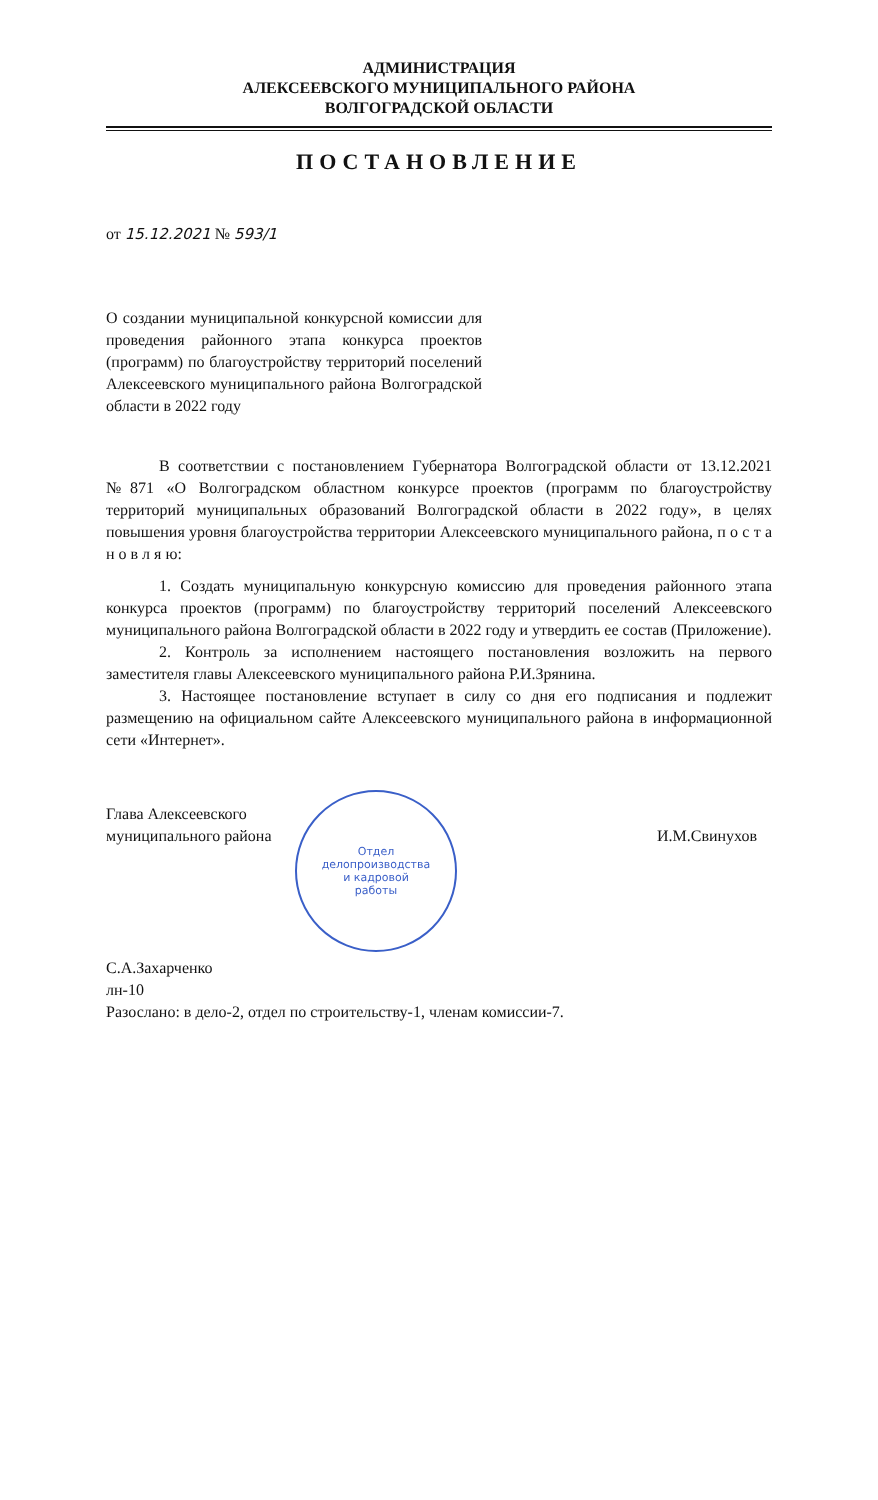АДМИНИСТРАЦИЯ
АЛЕКСЕЕВСКОГО МУНИЦИПАЛЬНОГО РАЙОНА
ВОЛГОГРАДСКОЙ ОБЛАСТИ
ПОСТАНОВЛЕНИЕ
от 15.12.2021 № 593/1
О создании муниципальной конкурсной комиссии для проведения районного этапа конкурса проектов (программ) по благоустройству территорий поселений Алексеевского муниципального района Волгоградской области в 2022 году
В соответствии с постановлением Губернатора Волгоградской области от 13.12.2021 №871 «О Волгоградском областном конкурсе проектов (программ по благоустройству территорий муниципальных образований Волгоградской области в 2022 году», в целях повышения уровня благоустройства территории Алексеевского муниципального района, п о с т а н о в л я ю:
1. Создать муниципальную конкурсную комиссию для проведения районного этапа конкурса проектов (программ) по благоустройству территорий поселений Алексеевского муниципального района Волгоградской области в 2022 году и утвердить ее состав (Приложение).
2. Контроль за исполнением настоящего постановления возложить на первого заместителя главы Алексеевского муниципального района Р.И.Зрянина.
3. Настоящее постановление вступает в силу со дня его подписания и подлежит размещению на официальном сайте Алексеевского муниципального района в информационной сети «Интернет».
Глава Алексеевского
муниципального района
И.М.Свинухов
Отдел
делопроизводства
и кадровой
работы
С.А.Захарченко
лн-10
Разослано: в дело-2, отдел по строительству-1, членам комиссии-7.